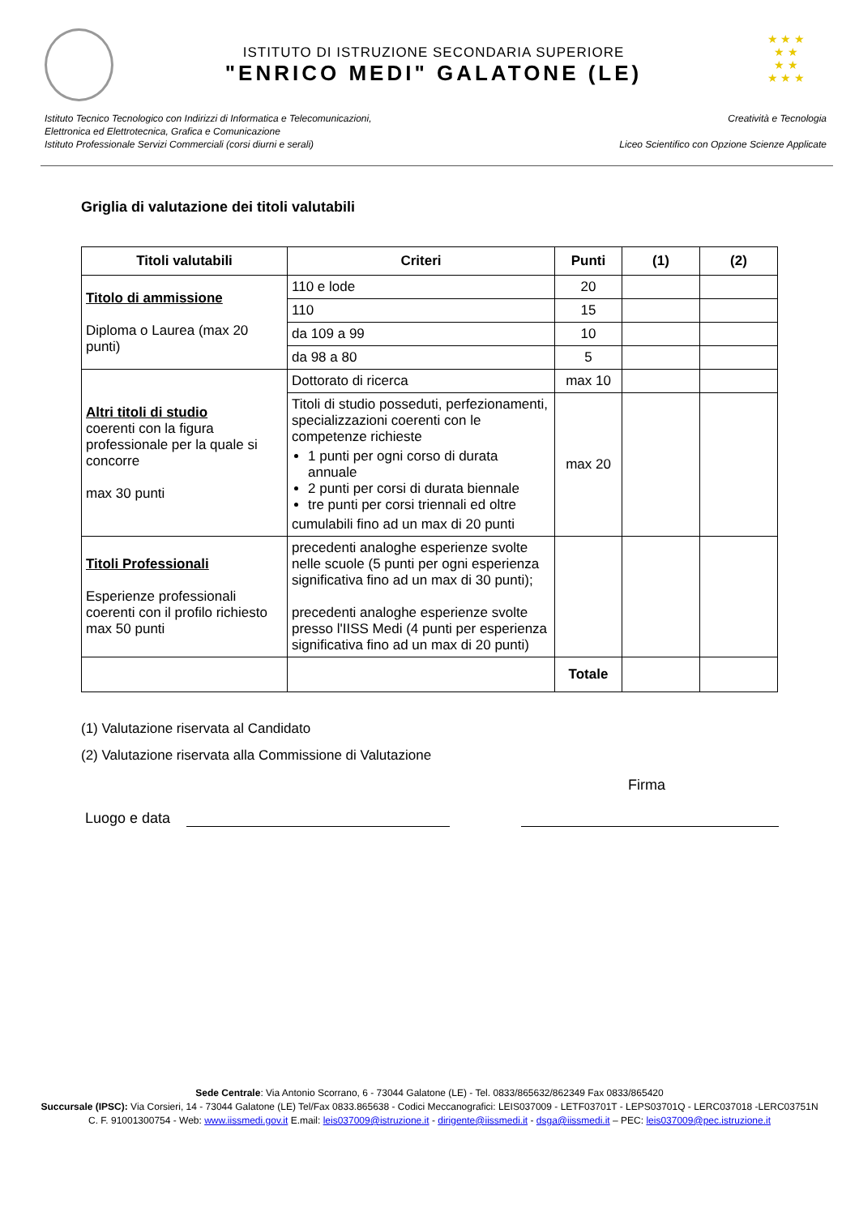ISTITUTO DI ISTRUZIONE SECONDARIA SUPERIORE
"ENRICO MEDI" GALATONE (LE)
★ ★ ★
★ ★
★ ★
★ ★ ★
Istituto Tecnico Tecnologico con Indirizzi di Informatica e Telecomunicazioni,
Elettronica ed Elettrotecnica, Grafica e Comunicazione
Istituto Professionale Servizi Commerciali (corsi diurni e serali)
Creatività e Tecnologia
Liceo Scientifico con Opzione Scienze Applicate
Griglia di valutazione dei titoli valutabili
| Titoli valutabili | Criteri | Punti | (1) | (2) |
| --- | --- | --- | --- | --- |
| Titolo di ammissione Diploma o Laurea (max 20 punti) | 110 e lode | 20 | | |
| | 110 | 15 | | |
| | da 109 a 99 | 10 | | |
| | da 98 a 80 | 5 | | |
| Altri titoli di studio coerenti con la figura professionale per la quale si concorre max 30 punti | Dottorato di ricerca | max 10 | | |
| | Titoli di studio posseduti, perfezionamenti, specializzazioni coerenti con le competenze richieste 1 punti per ogni corso di durata annuale 2 punti per corsi di durata biennale tre punti per corsi triennali ed oltre cumulabili fino ad un max di 20 punti | max 20 | | |
| Titoli Professionali Esperienze professionali coerenti con il profilo richiesto max 50 punti | precedenti analoghe esperienze svolte nelle scuole (5 punti per ogni esperienza significativa fino ad un max di 30 punti); precedenti analoghe esperienze svolte presso l'IISS Medi (4 punti per esperienza significativa fino ad un max di 20 punti) | | | |
| | | Totale | | |
(1) Valutazione riservata al Candidato
(2) Valutazione riservata alla Commissione di Valutazione
Firma
Luogo e data
Sede Centrale: Via Antonio Scorrano, 6 - 73044 Galatone (LE) - Tel. 0833/865632/862349 Fax 0833/865420
Succursale (IPSC): Via Corsieri, 14 - 73044 Galatone (LE) Tel/Fax 0833.865638 - Codici Meccanografici: LEIS037009 - LETF03701T - LEPS03701Q - LERC037018 -LERC03751N
C. F. 91001300754 - Web: www.iissmedi.gov.it E.mail: leis037009@istruzione.it - dirigente@iissmedi.it - dsga@iissmedi.it – PEC: leis037009@pec.istruzione.it